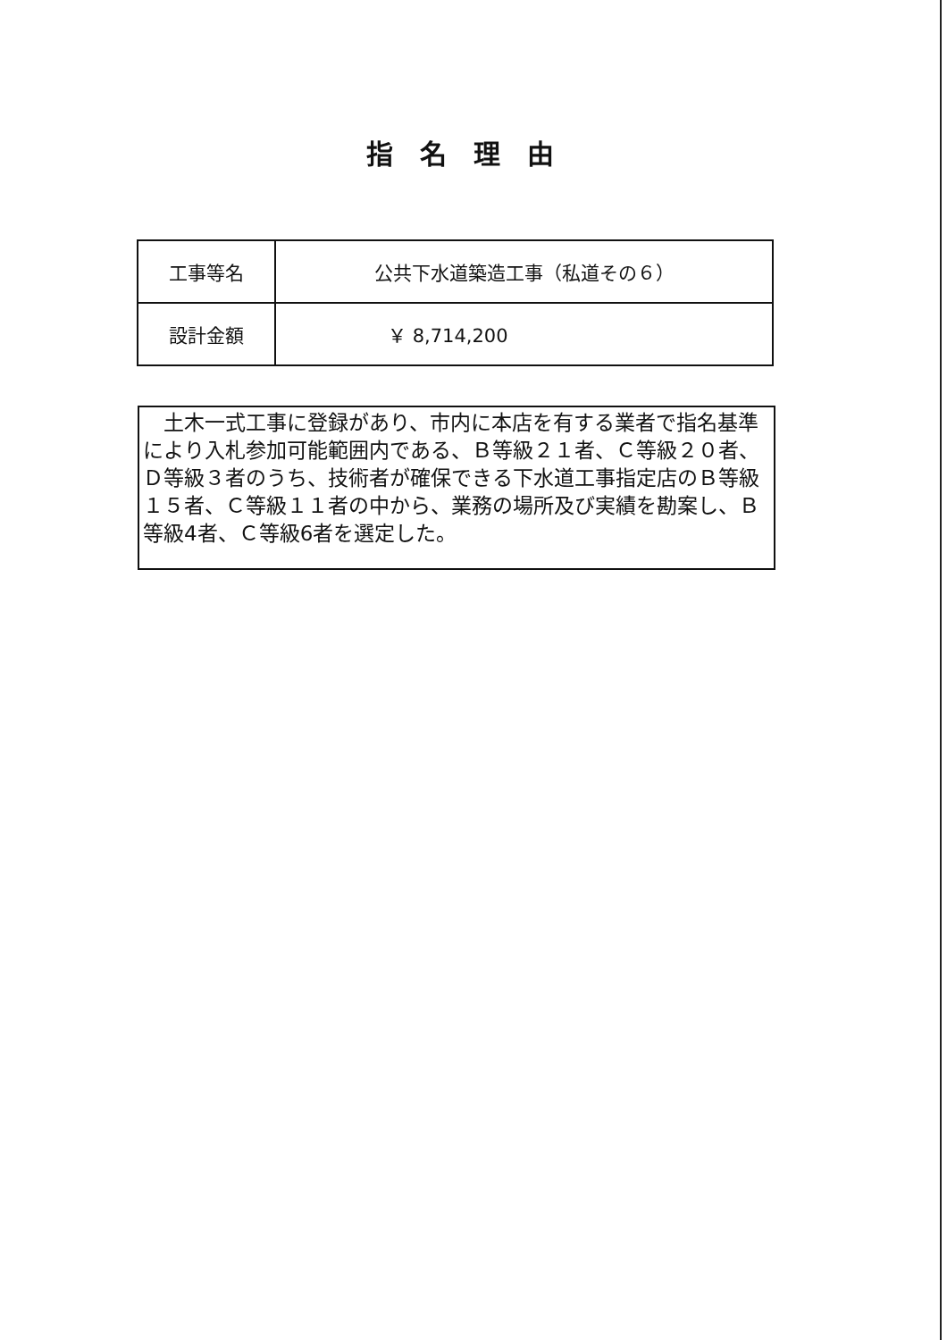指名理由
| 工事等名 | 公共下水道築造工事（私道その６） |
| 設計金額 | ￥ 8,714,200 |
　土木一式工事に登録があり、市内に本店を有する業者で指名基準により入札参加可能範囲内である、Ｂ等級２１者、Ｃ等級２０者、Ｄ等級３者のうち、技術者が確保できる下水道工事指定店のＢ等級１５者、Ｃ等級１１者の中から、業務の場所及び実績を勘案し、Ｂ等級4者、Ｃ等級6者を選定した。